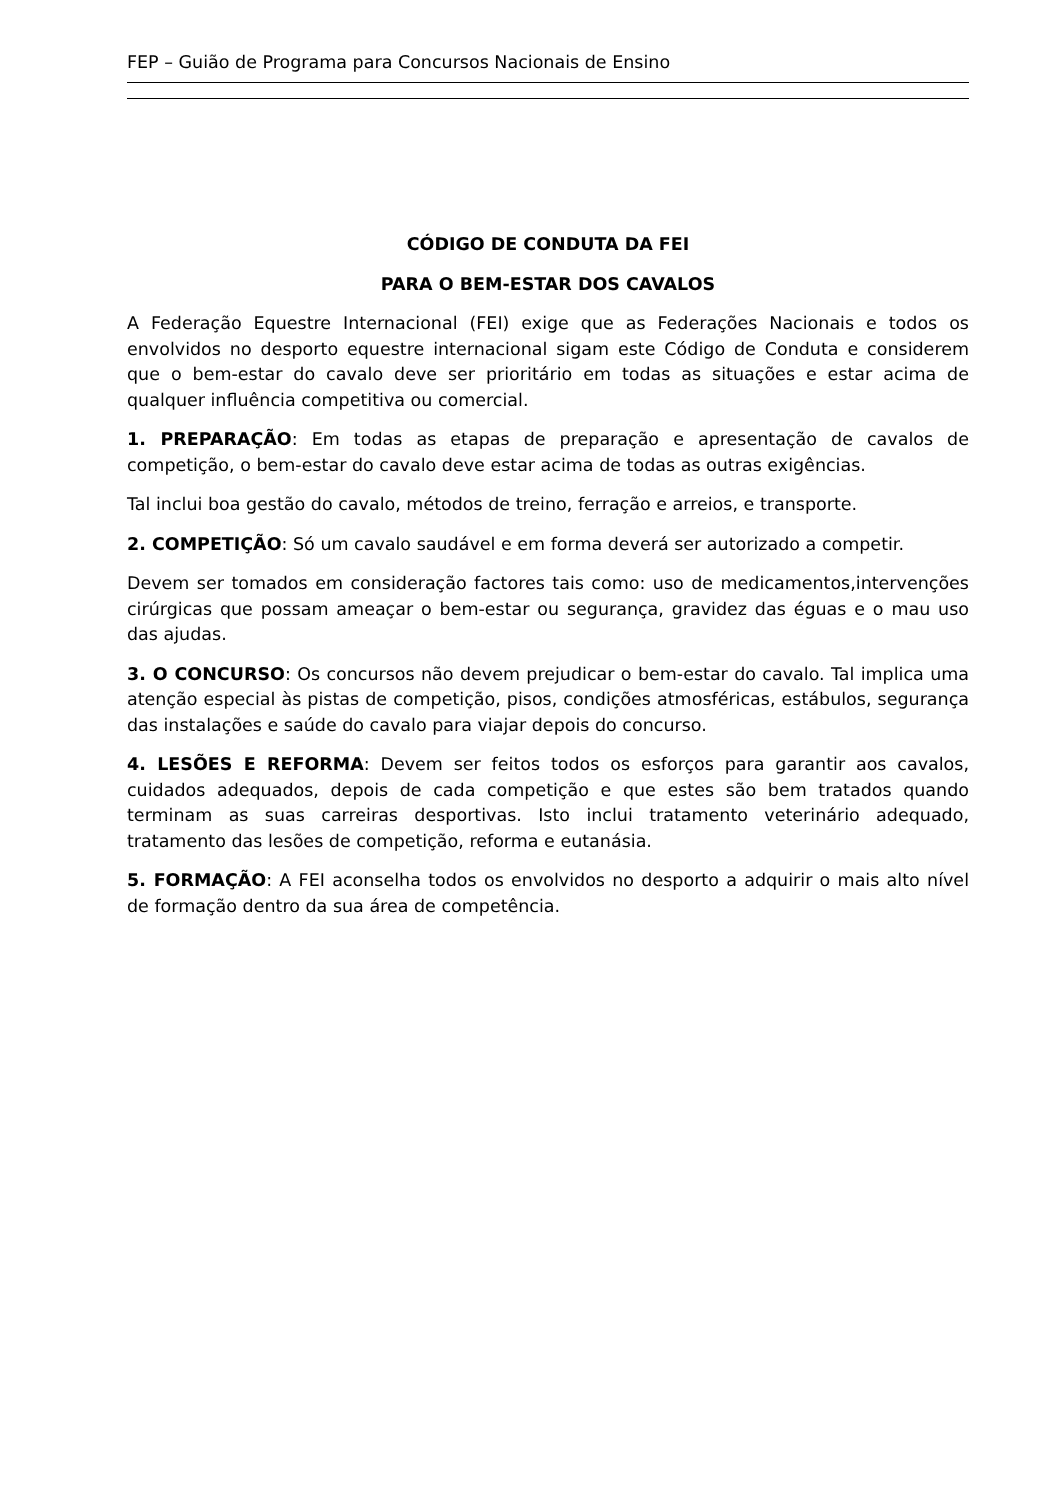FEP – Guião de Programa para Concursos Nacionais de Ensino
CÓDIGO DE CONDUTA DA FEI
PARA O BEM-ESTAR DOS CAVALOS
A Federação Equestre Internacional (FEI) exige que as Federações Nacionais e todos os envolvidos no desporto equestre internacional sigam este Código de Conduta e considerem que o bem-estar do cavalo deve ser prioritário em todas as situações e estar acima de qualquer influência competitiva ou comercial.
1. PREPARAÇÃO: Em todas as etapas de preparação e apresentação de cavalos de competição, o bem-estar do cavalo deve estar acima de todas as outras exigências.
Tal inclui boa gestão do cavalo, métodos de treino, ferração e arreios, e transporte.
2. COMPETIÇÃO: Só um cavalo saudável e em forma deverá ser autorizado a competir.
Devem ser tomados em consideração factores tais como: uso de medicamentos,intervenções cirúrgicas que possam ameaçar o bem-estar ou segurança, gravidez das éguas e o mau uso das ajudas.
3. O CONCURSO: Os concursos não devem prejudicar o bem-estar do cavalo. Tal implica uma atenção especial às pistas de competição, pisos, condições atmosféricas, estábulos, segurança das instalações e saúde do cavalo para viajar depois do concurso.
4. LESÕES E REFORMA: Devem ser feitos todos os esforços para garantir aos cavalos, cuidados adequados, depois de cada competição e que estes são bem tratados quando terminam as suas carreiras desportivas. Isto inclui tratamento veterinário adequado, tratamento das lesões de competição, reforma e eutanásia.
5. FORMAÇÃO: A FEI aconselha todos os envolvidos no desporto a adquirir o mais alto nível de formação dentro da sua área de competência.